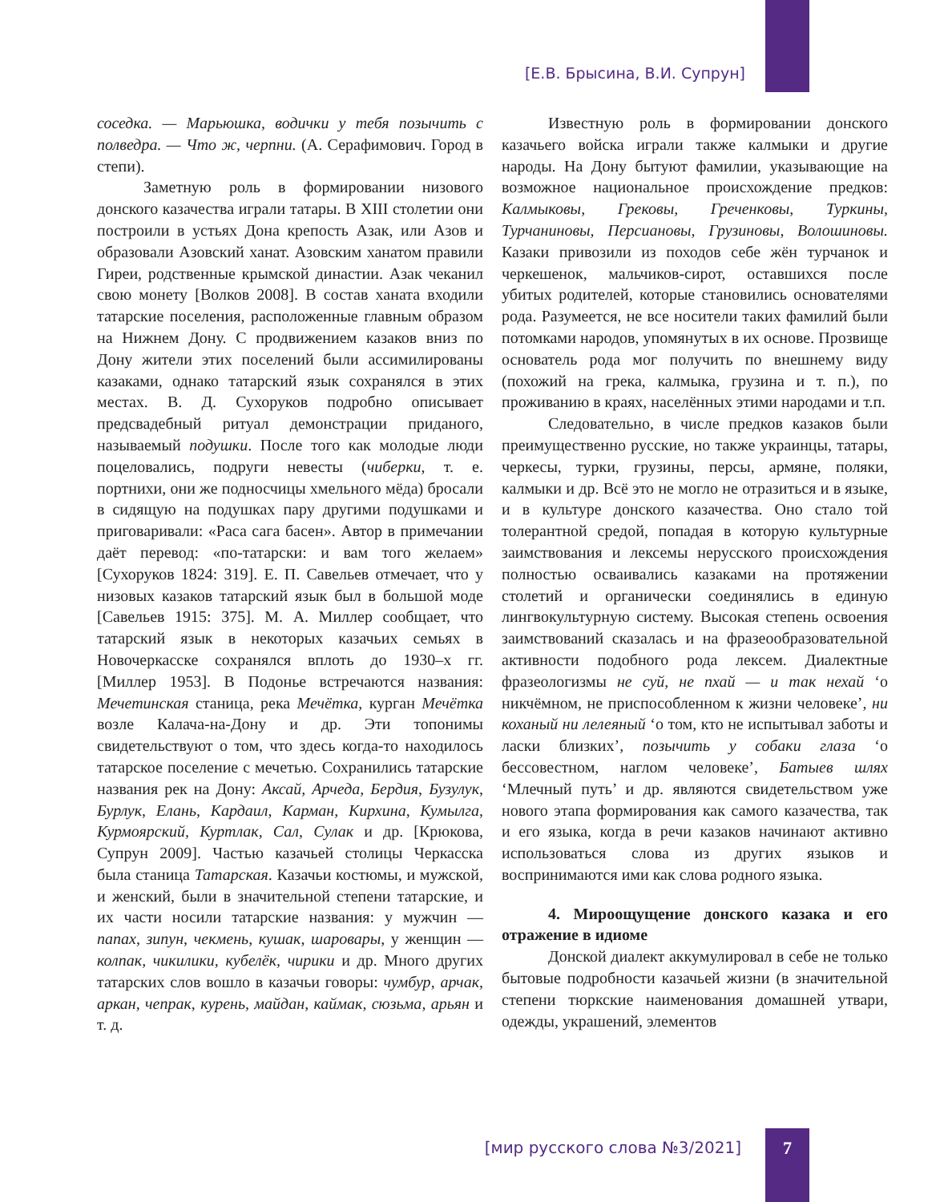[Е.В. Брысина, В.И. Супрун]
соседка. — Марьюшка, водички у тебя позычить с полведра. — Что ж, черпни. (А. Серафимович. Город в степи).
Заметную роль в формировании низового донского казачества играли татары. В XIII столетии они построили в устьях Дона крепость Азак, или Азов и образовали Азовский ханат. Азовским ханатом правили Гиреи, родственные крымской династии. Азак чеканил свою монету [Волков 2008]. В состав ханата входили татарские поселения, расположенные главным образом на Нижнем Дону. С продвижением казаков вниз по Дону жители этих поселений были ассимилированы казаками, однако татарский язык сохранялся в этих местах. В. Д. Сухоруков подробно описывает предсвадебный ритуал демонстрации приданого, называемый подушки. После того как молодые люди поцеловались, подруги невесты (чиберки, т. е. портнихи, они же подносчицы хмельного мёда) бросали в сидящую на подушках пару другими подушками и приговаривали: «Раса сага басен». Автор в примечании даёт перевод: «по-татарски: и вам того желаем» [Сухоруков 1824: 319]. Е. П. Савельев отмечает, что у низовых казаков татарский язык был в большой моде [Савельев 1915: 375]. М. А. Миллер сообщает, что татарский язык в некоторых казачьих семьях в Новочеркасске сохранялся вплоть до 1930–х гг. [Миллер 1953]. В Подонье встречаются названия: Мечетинская станица, река Мечётка, курган Мечётка возле Калача-на-Дону и др. Эти топонимы свидетельствуют о том, что здесь когда-то находилось татарское поселение с мечетью. Сохранились татарские названия рек на Дону: Аксай, Арчеда, Бердия, Бузулук, Бурлук, Елань, Кардаил, Карман, Кирхина, Кумылга, Курмоярский, Куртлак, Сал, Сулак и др. [Крюкова, Супрун 2009]. Частью казачьей столицы Черкасска была станица Татарская. Казачьи костюмы, и мужской, и женский, были в значительной степени татарские, и их части носили татарские названия: у мужчин — папах, зипун, чекмень, кушак, шаровары, у женщин — колпак, чикилики, кубелёк, чирики и др. Много других татарских слов вошло в казачьи говоры: чумбур, арчак, аркан, чепрак, курень, майдан, каймак, сюзьма, арьян и т. д.
Известную роль в формировании донского казачьего войска играли также калмыки и другие народы. На Дону бытуют фамилии, указывающие на возможное национальное происхождение предков: Калмыковы, Грековы, Греченковы, Туркины, Турчаниновы, Персиановы, Грузиновы, Волошиновы. Казаки привозили из походов себе жён турчанок и черкешенок, мальчиков-сирот, оставшихся после убитых родителей, которые становились основателями рода. Разумеется, не все носители таких фамилий были потомками народов, упомянутых в их основе. Прозвище основатель рода мог получить по внешнему виду (похожий на грека, калмыка, грузина и т. п.), по проживанию в краях, населённых этими народами и т.п.
Следовательно, в числе предков казаков были преимущественно русские, но также украинцы, татары, черкесы, турки, грузины, персы, армяне, поляки, калмыки и др. Всё это не могло не отразиться и в языке, и в культуре донского казачества. Оно стало той толерантной средой, попадая в которую культурные заимствования и лексемы нерусского происхождения полностью осваивались казаками на протяжении столетий и органически соединялись в единую лингвокультурную систему. Высокая степень освоения заимствований сказалась и на фразеообразовательной активности подобного рода лексем. Диалектные фразеологизмы не суй, не пхай — и так нехай ‘о никчёмном, не приспособленном к жизни человеке’, ни коханый ни лелеяный ‘о том, кто не испытывал заботы и ласки близких’, позычить у собаки глаза ‘о бессовестном, наглом человеке’, Батыев шлях ‘Млечный путь’ и др. являются свидетельством уже нового этапа формирования как самого казачества, так и его языка, когда в речи казаков начинают активно использоваться слова из других языков и воспринимаются ими как слова родного языка.
4. Мироощущение донского казака и его отражение в идиоме
Донской диалект аккумулировал в себе не только бытовые подробности казачьей жизни (в значительной степени тюркские наименования домашней утвари, одежды, украшений, элементов
[мир русского слова №3/2021] 7